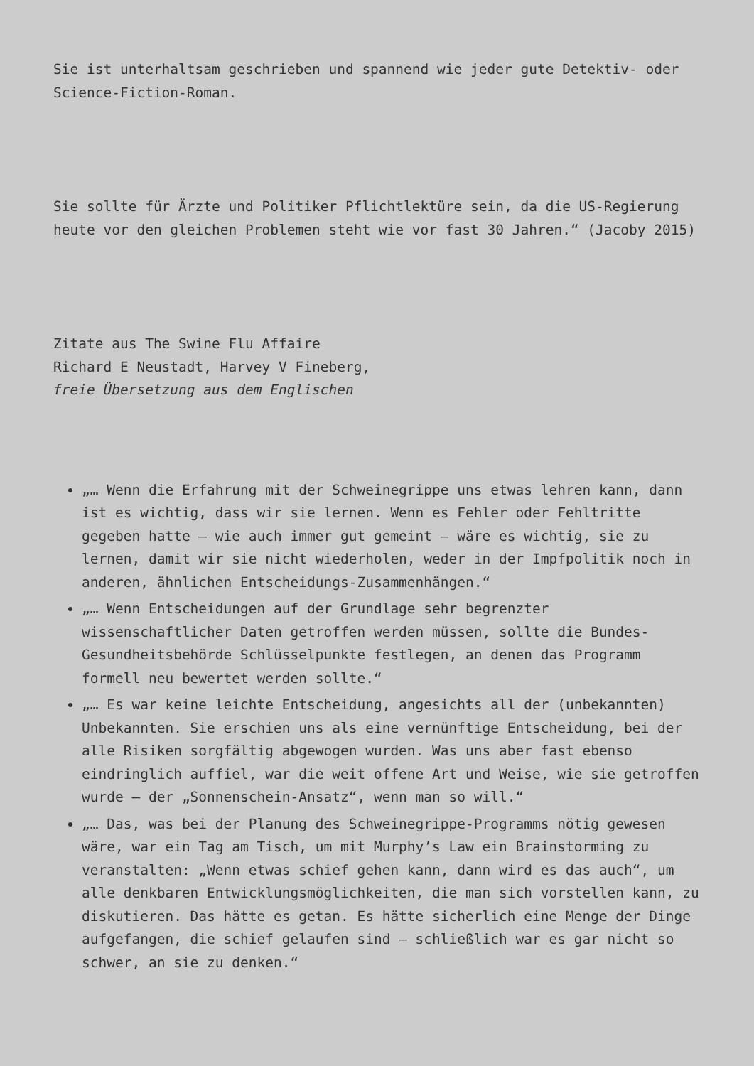Sie ist unterhaltsam geschrieben und spannend wie jeder gute Detektiv- oder Science-Fiction-Roman.
Sie sollte für Ärzte und Politiker Pflichtlektüre sein, da die US-Regierung heute vor den gleichen Problemen steht wie vor fast 30 Jahren.“ (Jacoby 2015)
Zitate aus The Swine Flu Affaire
Richard E Neustadt, Harvey V Fineberg,
freie Übersetzung aus dem Englischen
„… Wenn die Erfahrung mit der Schweinegrippe uns etwas lehren kann, dann ist es wichtig, dass wir sie lernen. Wenn es Fehler oder Fehltritte gegeben hatte – wie auch immer gut gemeint – wäre es wichtig, sie zu lernen, damit wir sie nicht wiederholen, weder in der Impfpolitik noch in anderen, ähnlichen Entscheidungs-Zusammenhängen.“
„… Wenn Entscheidungen auf der Grundlage sehr begrenzter wissenschaftlicher Daten getroffen werden müssen, sollte die Bundes-Gesundheitsbehörde Schlüsselpunkte festlegen, an denen das Programm formell neu bewertet werden sollte.“
„… Es war keine leichte Entscheidung, angesichts all der (unbekannten) Unbekannten. Sie erschien uns als eine vernünftige Entscheidung, bei der alle Risiken sorgfältig abgewogen wurden. Was uns aber fast ebenso eindringlich auffiel, war die weit offene Art und Weise, wie sie getroffen wurde – der „Sonnenschein-Ansatz“, wenn man so will.“
„… Das, was bei der Planung des Schweinegrippe-Programms nötig gewesen wäre, war ein Tag am Tisch, um mit Murphy’s Law ein Brainstorming zu veranstalten: „Wenn etwas schief gehen kann, dann wird es das auch“, um alle denkbaren Entwicklungsmöglichkeiten, die man sich vorstellen kann, zu diskutieren. Das hätte es getan. Es hätte sicherlich eine Menge der Dinge aufgefangen, die schief gelaufen sind – schließlich war es gar nicht so schwer, an sie zu denken.“